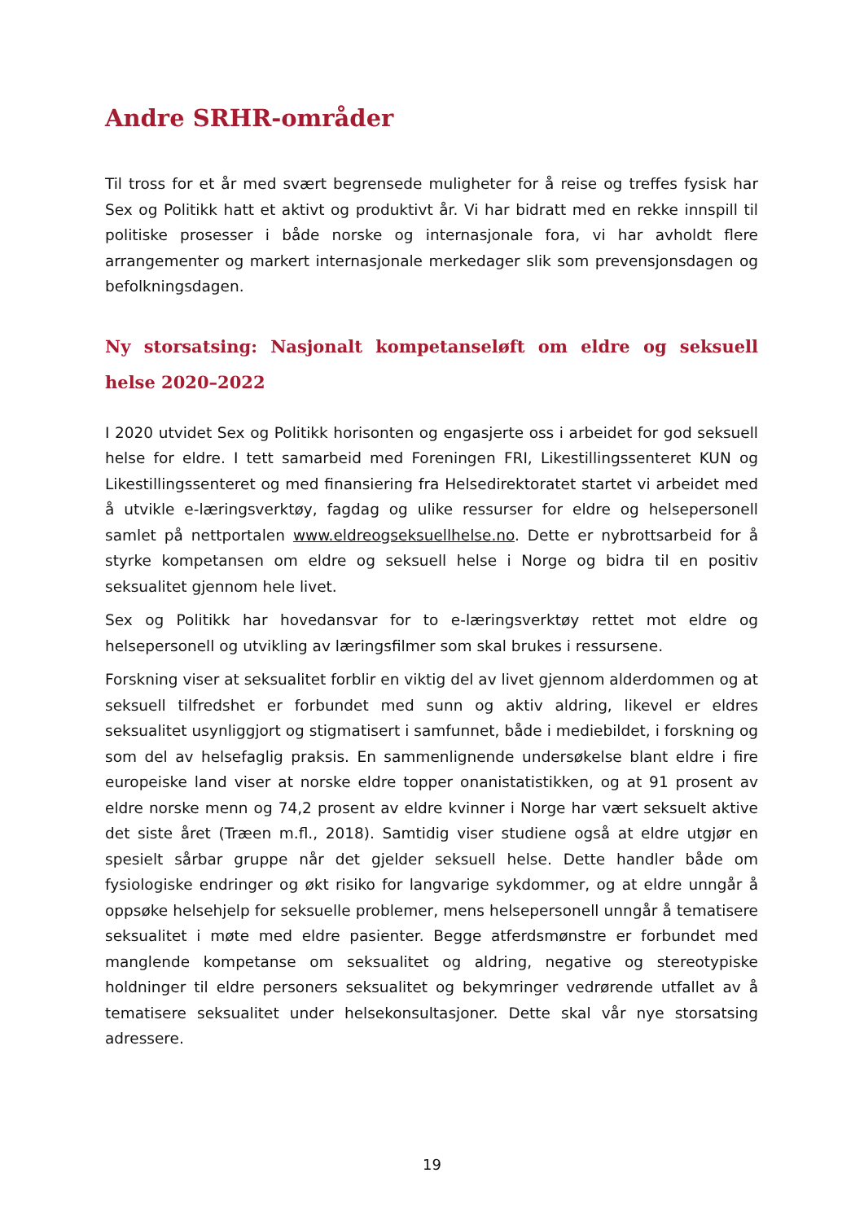Andre SRHR-områder
Til tross for et år med svært begrensede muligheter for å reise og treffes fysisk har Sex og Politikk hatt et aktivt og produktivt år. Vi har bidratt med en rekke innspill til politiske prosesser i både norske og internasjonale fora, vi har avholdt flere arrangementer og markert internasjonale merkedager slik som prevensjonsdagen og befolkningsdagen.
Ny storsatsing: Nasjonalt kompetanseløft om eldre og seksuell helse 2020–2022
I 2020 utvidet Sex og Politikk horisonten og engasjerte oss i arbeidet for god seksuell helse for eldre. I tett samarbeid med Foreningen FRI, Likestillingssenteret KUN og Likestillingssenteret og med finansiering fra Helsedirektoratet startet vi arbeidet med å utvikle e-læringsverktøy, fagdag og ulike ressurser for eldre og helsepersonell samlet på nettportalen www.eldreogseksuellhelse.no. Dette er nybrottsarbeid for å styrke kompetansen om eldre og seksuell helse i Norge og bidra til en positiv seksualitet gjennom hele livet.
Sex og Politikk har hovedansvar for to e-læringsverktøy rettet mot eldre og helsepersonell og utvikling av læringsfilmer som skal brukes i ressursene.
Forskning viser at seksualitet forblir en viktig del av livet gjennom alderdommen og at seksuell tilfredshet er forbundet med sunn og aktiv aldring, likevel er eldres seksualitet usynliggjort og stigmatisert i samfunnet, både i mediebildet, i forskning og som del av helsefaglig praksis. En sammenlignende undersøkelse blant eldre i fire europeiske land viser at norske eldre topper onanistatistikken, og at 91 prosent av eldre norske menn og 74,2 prosent av eldre kvinner i Norge har vært seksuelt aktive det siste året (Træen m.fl., 2018). Samtidig viser studiene også at eldre utgjør en spesielt sårbar gruppe når det gjelder seksuell helse. Dette handler både om fysiologiske endringer og økt risiko for langvarige sykdommer, og at eldre unngår å oppsøke helsehjelp for seksuelle problemer, mens helsepersonell unngår å tematisere seksualitet i møte med eldre pasienter. Begge atferdsmønstre er forbundet med manglende kompetanse om seksualitet og aldring, negative og stereotypiske holdninger til eldre personers seksualitet og bekymringer vedrørende utfallet av å tematisere seksualitet under helsekonsultasjoner. Dette skal vår nye storsatsing adressere.
19